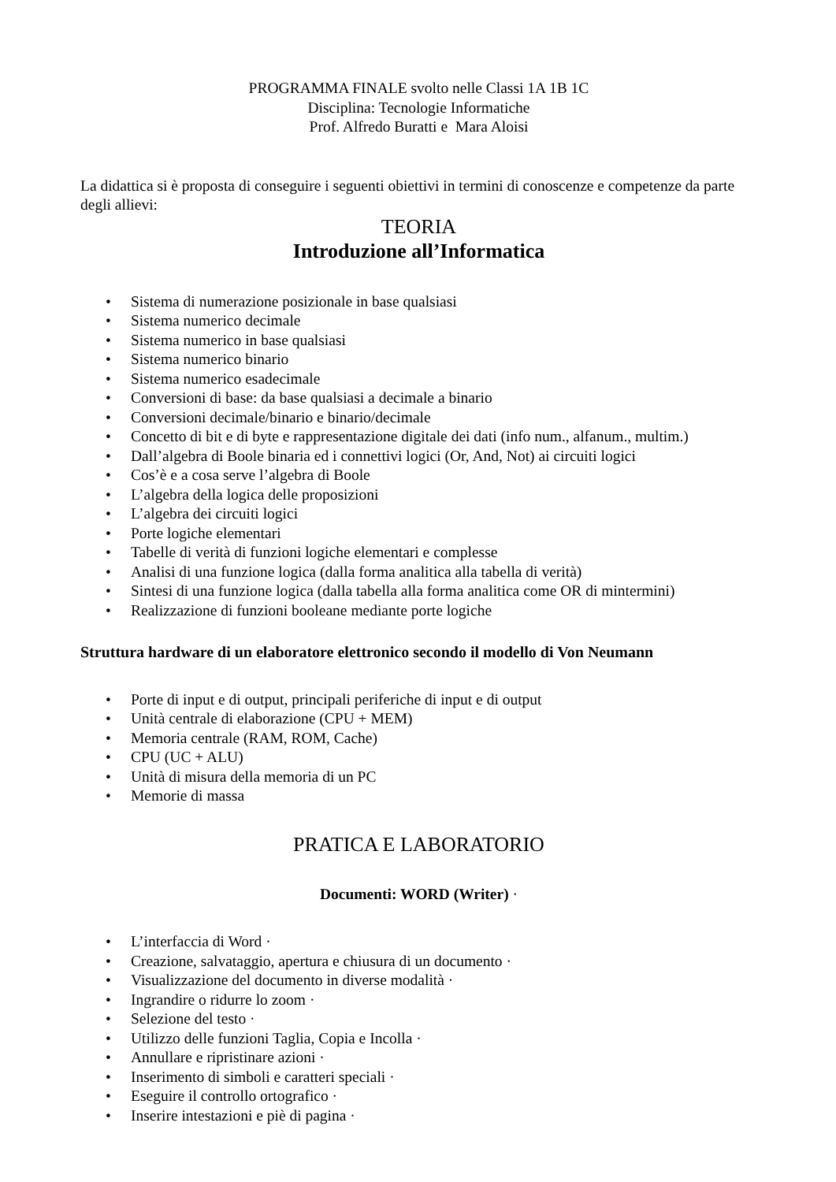PROGRAMMA FINALE svolto nelle Classi 1A 1B 1C
Disciplina: Tecnologie Informatiche
Prof. Alfredo Buratti e Mara Aloisi
La didattica si è proposta di conseguire i seguenti obiettivi in termini di conoscenze e competenze da parte degli allievi:
TEORIA
Introduzione all’Informatica
• Sistema di numerazione posizionale in base qualsiasi
• Sistema numerico decimale
• Sistema numerico in base qualsiasi
• Sistema numerico binario
• Sistema numerico esadecimale
• Conversioni di base: da base qualsiasi a decimale a binario
• Conversioni decimale/binario e binario/decimale
• Concetto di bit e di byte e rappresentazione digitale dei dati (info num., alfanum., multim.)
• Dall’algebra di Boole binaria ed i connettivi logici (Or, And, Not) ai circuiti logici
• Cos’è e a cosa serve l’algebra di Boole
• L’algebra della logica delle proposizioni
• L’algebra dei circuiti logici
• Porte logiche elementari
• Tabelle di verità di funzioni logiche elementari e complesse
• Analisi di una funzione logica (dalla forma analitica alla tabella di verità)
• Sintesi di una funzione logica (dalla tabella alla forma analitica come OR di mintermini)
• Realizzazione di funzioni booleane mediante porte logiche
Struttura hardware di un elaboratore elettronico secondo il modello di Von Neumann
• Porte di input e di output, principali periferiche di input e di output
• Unità centrale di elaborazione (CPU + MEM)
• Memoria centrale (RAM, ROM, Cache)
• CPU (UC + ALU)
• Unità di misura della memoria di un PC
• Memorie di massa
PRATICA E LABORATORIO
Documenti: WORD (Writer) ·
• L’interfaccia di Word ·
• Creazione, salvataggio, apertura e chiusura di un documento ·
• Visualizzazione del documento in diverse modalità ·
• Ingrandire o ridurre lo zoom ·
• Selezione del testo ·
• Utilizzo delle funzioni Taglia, Copia e Incolla ·
• Annullare e ripristinare azioni ·
• Inserimento di simboli e caratteri speciali ·
• Eseguire il controllo ortografico ·
• Inserire intestazioni e piè di pagina ·